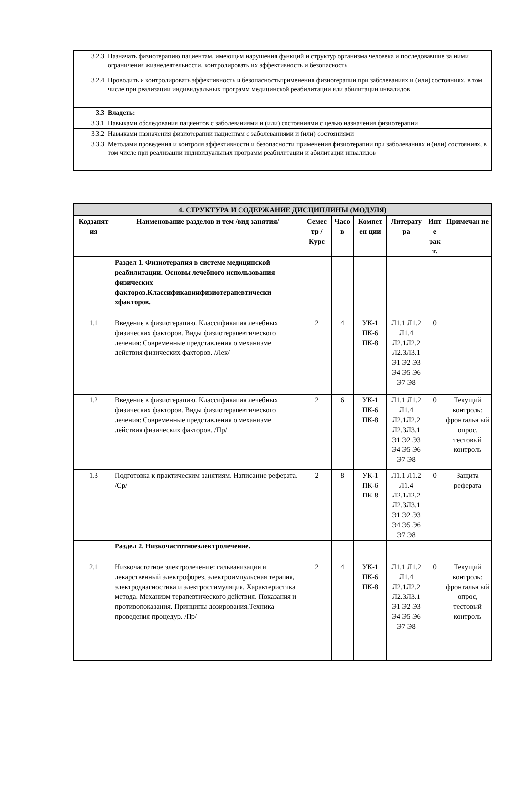| 3.2.3 | Назначать физиотерапию пациентам, имеющим нарушения функций и структур организма человека и последовавшие за ними ограничения жизнедеятельности, контролировать их эффективность и безопасность |
| 3.2.4 | Проводить и контролировать эффективность и безопасностьприменения физиотерапии при заболеваниях и (или) состояниях, в том числе при реализации индивидуальных программ медицинской реабилитации или абилитации инвалидов |
| 3.3 | Владеть: |
| 3.3.1 | Навыками обследования пациентов с заболеваниями и (или) состояниями с целью назначения физиотерапии |
| 3.3.2 | Навыками назначения физиотерапии пациентам с заболеваниями и (или) состояниями |
| 3.3.3 | Методами проведения и контроля эффективности и безопасности применения физиотерапии при заболеваниях и (или) состояниях, в том числе при реализации индивидуальных программ реабилитации и абилитации инвалидов |
| 4. СТРУКТУРА И СОДЕРЖАНИЕ ДИСЦИПЛИНЫ (МОДУЛЯ) | | | | | | | |
| --- | --- | --- | --- | --- | --- | --- | --- |
| Кодзанят ия | Наименование разделов и тем /вид занятия/ | Семес тр / Курс | Часо в | Компет ен ции | Литерату ра | Инт е рак т. | Примечан ие |
| | Раздел 1. Физиотерапия в системе медицинской реабилитации. Основы лечебного использования физических факторов.Классификациифизиотерапевтически хфакторов. | | | | | | |
| 1.1 | Введение в физиотерапию. Классификация лечебных физических факторов. Виды физиотерапевтического лечения: Современные представления о механизме действия физических факторов. /Лек/ | 2 | 4 | УК-1 ПК-6 ПК-8 | Л1.1 Л1.2 Л1.4 Л2.1Л2.2 Л2.3Л3.1 Э1 Э2 Э3 Э4 Э5 Э6 Э7 Э8 | 0 | |
| 1.2 | Введение в физиотерапию. Классификация лечебных физических факторов. Виды физиотерапевтического лечения: Современные представления о механизме действия физических факторов. /Пр/ | 2 | 6 | УК-1 ПК-6 ПК-8 | Л1.1 Л1.2 Л1.4 Л2.1Л2.2 Л2.3Л3.1 Э1 Э2 Э3 Э4 Э5 Э6 Э7 Э8 | 0 | Текущий контроль: фронтальн ый опрос, тестовый контроль |
| 1.3 | Подготовка к практическим занятиям. Написание реферата. /Ср/ | 2 | 8 | УК-1 ПК-6 ПК-8 | Л1.1 Л1.2 Л1.4 Л2.1Л2.2 Л2.3Л3.1 Э1 Э2 Э3 Э4 Э5 Э6 Э7 Э8 | 0 | Защита реферата |
| | Раздел 2. Низкочастотноеэлектролечение. | | | | | | |
| 2.1 | Низкочастотное электролечение: гальванизация и лекарственный электрофорез, электроимпульсная терапия, электродиагностика и электростимуляция. Характеристика метода. Механизм терапевтического действия. Показания и противопоказания. Принципы дозирования.Техника проведения процедур. /Пр/ | 2 | 4 | УК-1 ПК-6 ПК-8 | Л1.1 Л1.2 Л1.4 Л2.1Л2.2 Л2.3Л3.1 Э1 Э2 Э3 Э4 Э5 Э6 Э7 Э8 | 0 | Текущий контроль: фронтальн ый опрос, тестовый контроль |